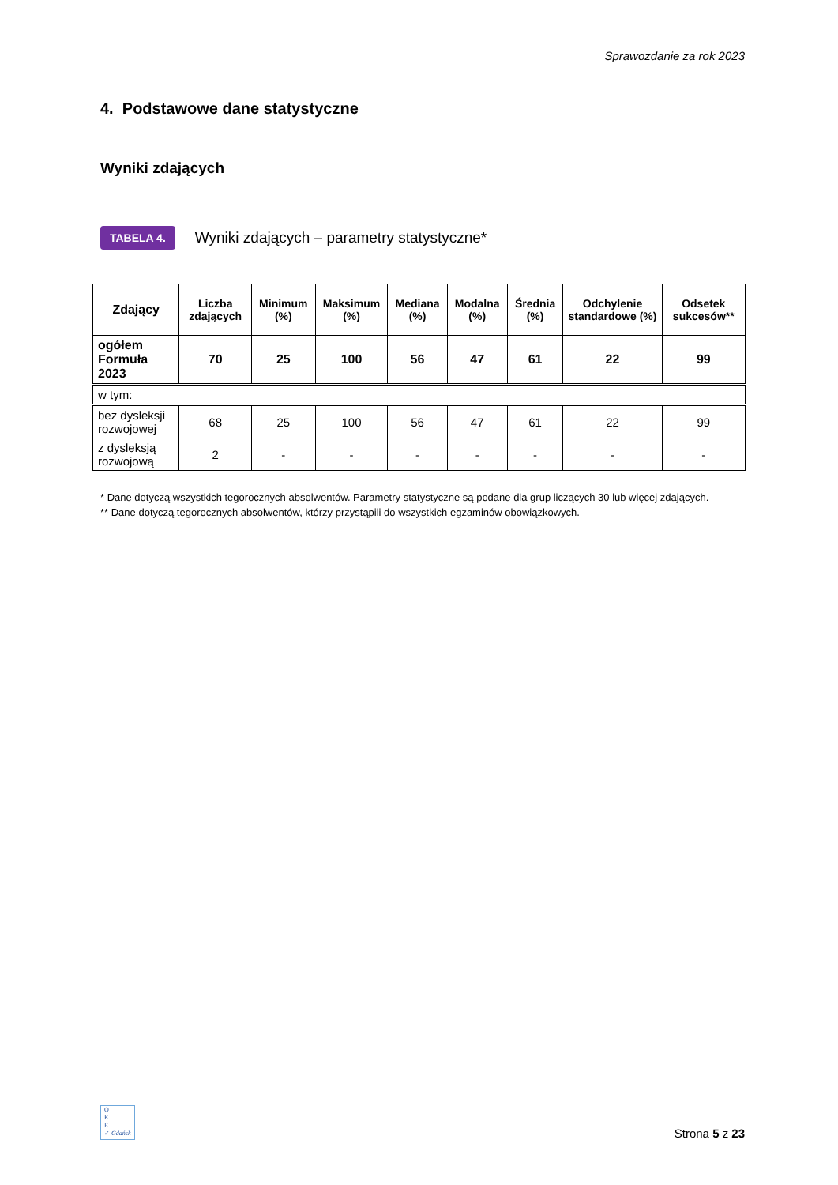Sprawozdanie za rok 2023
4. Podstawowe dane statystyczne
Wyniki zdających
TABELA 4. Wyniki zdających – parametry statystyczne*
| Zdający | Liczba zdających | Minimum (%) | Maksimum (%) | Mediana (%) | Modalna (%) | Średnia (%) | Odchylenie standardowe (%) | Odsetek sukcesów** |
| --- | --- | --- | --- | --- | --- | --- | --- | --- |
| ogółem Formuła 2023 | 70 | 25 | 100 | 56 | 47 | 61 | 22 | 99 |
| w tym: | | | | | | | | |
| bez dysleksji rozwojowej | 68 | 25 | 100 | 56 | 47 | 61 | 22 | 99 |
| z dysleksją rozwojową | 2 | - | - | - | - | - | - | - |
* Dane dotyczą wszystkich tegorocznych absolwentów. Parametry statystyczne są podane dla grup liczących 30 lub więcej zdających.
** Dane dotyczą tegorocznych absolwentów, którzy przystąpili do wszystkich egzaminów obowiązkowych.
O
K
E
✓ Gdańsk
Strona 5 z 23